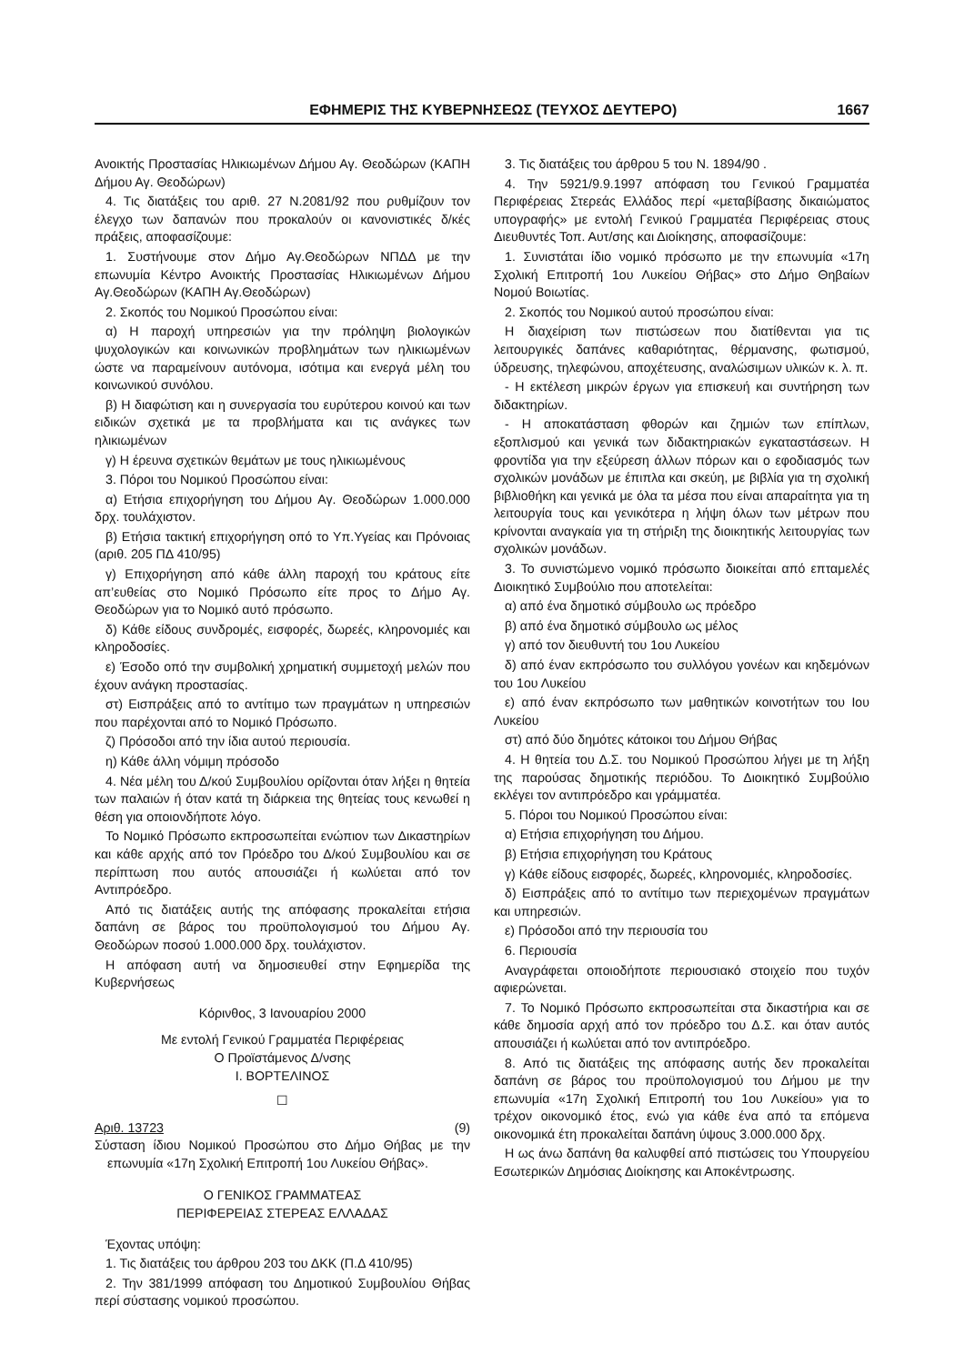ΕΦΗΜΕΡΙΣ ΤΗΣ ΚΥΒΕΡΝΗΣΕΩΣ (ΤΕΥΧΟΣ ΔΕΥΤΕΡΟ) 1667
Ανοικτής Προστασίας Ηλικιωμένων Δήμου Αγ. Θεοδώρων (ΚΑΠΗ Δήμου Αγ. Θεοδώρων)
4. Τις διατάξεις του αριθ. 27 Ν.2081/92 που ρυθμίζουν τον έλεγχο των δαπανών που προκαλούν οι κανονιστικές δ/κές πράξεις, αποφασίζουμε:
1. Συστήνουμε στον Δήμο Αγ.Θεοδώρων ΝΠΔΔ με την επωνυμία Κέντρο Ανοικτής Προστασίας Ηλικιωμένων Δήμου Αγ.Θεοδώρων (ΚΑΠΗ Αγ.Θεοδώρων)
2. Σκοπός του Νομικού Προσώπου είναι:
α) Η παροχή υπηρεσιών για την πρόληψη βιολογικών ψυχολογικών και κοινωνικών προβλημάτων των ηλικιωμένων ώστε να παραμείνουν αυτόνομα, ισότιμα και ενεργά μέλη του κοινωνικού συνόλου.
β) Η διαφώτιση και η συνεργασία του ευρύτερου κοινού και των ειδικών σχετικά με τα προβλήματα και τις ανάγκες των ηλικιωμένων
γ) Η έρευνα σχετικών θεμάτων με τους ηλικιωμένους
3. Πόροι του Νομικού Προσώπου είναι:
α) Ετήσια επιχορήγηση του Δήμου Αγ. Θεοδώρων 1.000.000 δρχ. τουλάχιστον.
β) Ετήσια τακτική επιχορήγηση οπό το Υπ.Υγείας και Πρόνοιας (αριθ. 205 ΠΔ 410/95)
γ) Επιχορήγηση από κάθε άλλη παροχή του κράτους είτε απ’ευθείας στο Νομικό Πρόσωπο είτε προς το Δήμο Αγ. Θεοδώρων για το Νομικό αυτό πρόσωπο.
δ) Κάθε είδους συνδρομές, εισφορές, δωρεές, κληρονομιές και κληροδοσίες.
ε) Έσοδο οπό την συμβολική χρηματική συμμετοχή μελών που έχουν ανάγκη προστασίας.
στ) Εισπράξεις από το αντίτιμο των πραγμάτων η υπηρεσιών που παρέχονται από το Νομικό Πρόσωπο.
ζ) Πρόσοδοι από την ίδια αυτού περιουσία.
η) Κάθε άλλη νόμιμη πρόσοδο
4. Νέα μέλη του Δ/κού Συμβουλίου ορίζονται όταν λήξει η θητεία των παλαιών ή όταν κατά τη διάρκεια της θητείας τους κενωθεί η θέση για οποιονδήποτε λόγο.
Το Νομικό Πρόσωπο εκπροσωπείται ενώπιον των Δικαστηρίων και κάθε αρχής από τον Πρόεδρο του Δ/κού Συμβουλίου και σε περίπτωση που αυτός απουσιάζει ή κωλύεται από τον Αντιπρόεδρο.
Από τις διατάξεις αυτής της απόφασης προκαλείται ετήσια δαπάνη σε βάρος του προϋπολογισμού του Δήμου Αγ. Θεοδώρων ποσού 1.000.000 δρχ. τουλάχιστον.
Η απόφαση αυτή να δημοσιευθεί στην Εφημερίδα της Κυβερνήσεως
Κόρινθος, 3 Ιανουαρίου 2000
Με εντολή Γενικού Γραμματέα Περιφέρειας
Ο Προϊστάμενος Δ/νσης
Ι. ΒΟΡΤΕΛΙΝΟΣ
☐
Αριθ. 13723 (9)
Σύσταση ίδιου Νομικού Προσώπου στο Δήμο Θήβας με την επωνυμία «17η Σχολική Επιτροπή 1ου Λυκείου Θήβας».
Ο ΓΕΝΙΚΟΣ ΓΡΑΜΜΑΤΕΑΣ
ΠΕΡΙΦΕΡΕΙΑΣ ΣΤΕΡΕΑΣ ΕΛΛΑΔΑΣ
Έχοντας υπόψη:
1. Τις διατάξεις του άρθρου 203 του ΔΚΚ (Π.Δ 410/95)
2. Την 381/1999 απόφαση του Δημοτικού Συμβουλίου Θήβας περί σύστασης νομικού προσώπου.
3. Τις διατάξεις του άρθρου 5 του Ν. 1894/90 .
4. Την 5921/9.9.1997 απόφαση του Γενικού Γραμματέα Περιφέρειας Στερεάς Ελλάδος περί «μεταβίβασης δικαιώματος υπογραφής» με εντολή Γενικού Γραμματέα Περιφέρειας στους Διευθυντές Τοπ. Αυτ/σης και Διοίκησης, αποφασίζουμε:
1. Συνιστάται ίδιο νομικό πρόσωπο με την επωνυμία «17η Σχολική Επιτροπή 1ου Λυκείου Θήβας» στο Δήμο Θηβαίων Νομού Βοιωτίας.
2. Σκοπός του Νομικού αυτού προσώπου είναι:
Η διαχείριση των πιστώσεων που διατίθενται για τις λειτουργικές δαπάνες καθαριότητας, θέρμανσης, φωτισμού, ύδρευσης, τηλεφώνου, αποχέτευσης, αναλώσιμων υλικών κ. λ. π.
- Η εκτέλεση μικρών έργων για επισκευή και συντήρηση των διδακτηρίων.
- Η αποκατάσταση φθορών και ζημιών των επίπλων, εξοπλισμού και γενικά των διδακτηριακών εγκαταστάσεων. Η φροντίδα για την εξεύρεση άλλων πόρων και ο εφοδιασμός των σχολικών μονάδων με έπιπλα και σκεύη, με βιβλία για τη σχολική βιβλιοθήκη και γενικά με όλα τα μέσα που είναι απαραίτητα για τη λειτουργία τους και γενικότερα η λήψη όλων των μέτρων που κρίνονται αναγκαία για τη στήριξη της διοικητικής λειτουργίας των σχολικών μονάδων.
3. Το συνιστώμενο νομικό πρόσωπο διοικείται από επταμελές Διοικητικό Συμβούλιο που αποτελείται:
α) από ένα δημοτικό σύμβουλο ως πρόεδρο
β) από ένα δημοτικό σύμβουλο ως μέλος
γ) από τον διευθυντή του 1ου Λυκείου
δ) από έναν εκπρόσωπο του συλλόγου γονέων και κηδεμόνων του 1ου Λυκείου
ε) από έναν εκπρόσωπο των μαθητικών κοινοτήτων του Ιου Λυκείου
στ) από δύο δημότες κάτοικοι του Δήμου Θήβας
4. Η θητεία του Δ.Σ. του Νομικού Προσώπου λήγει με τη λήξη της παρούσας δημοτικής περιόδου. Το Διοικητικό Συμβούλιο εκλέγει τον αντιπρόεδρο και γράμματέα.
5. Πόροι του Νομικού Προσώπου είναι:
α) Ετήσια επιχορήγηση του Δήμου.
β) Ετήσια επιχορήγηση του Κράτους
γ) Κάθε είδους εισφορές, δωρεές, κληρονομιές, κληροδοσίες.
δ) Εισπράξεις από το αντίτιμο των περιεχομένων πραγμάτων και υπηρεσιών.
ε) Πρόσοδοι από την περιουσία του
6. Περιουσία
Αναγράφεται οποιοδήποτε περιουσιακό στοιχείο που τυχόν αφιερώνεται.
7. Το Νομικό Πρόσωπο εκπροσωπείται στα δικαστήρια και σε κάθε δημοσία αρχή από τον πρόεδρο του Δ.Σ. και όταν αυτός απουσιάζει ή κωλύεται από τον αντιπρόεδρο.
8. Από τις διατάξεις της απόφασης αυτής δεν προκαλείται δαπάνη σε βάρος του προϋπολογισμού του Δήμου με την επωνυμία «17η Σχολική Επιτροπή του 1ου Λυκείου» για το τρέχον οικονομικό έτος, ενώ για κάθε ένα από τα επόμενα οικονομικά έτη προκαλείται δαπάνη ύψους 3.000.000 δρχ.
Η ως άνω δαπάνη θα καλυφθεί από πιστώσεις του Υπουργείου Εσωτερικών Δημόσιας Διοίκησης και Αποκέντρωσης.